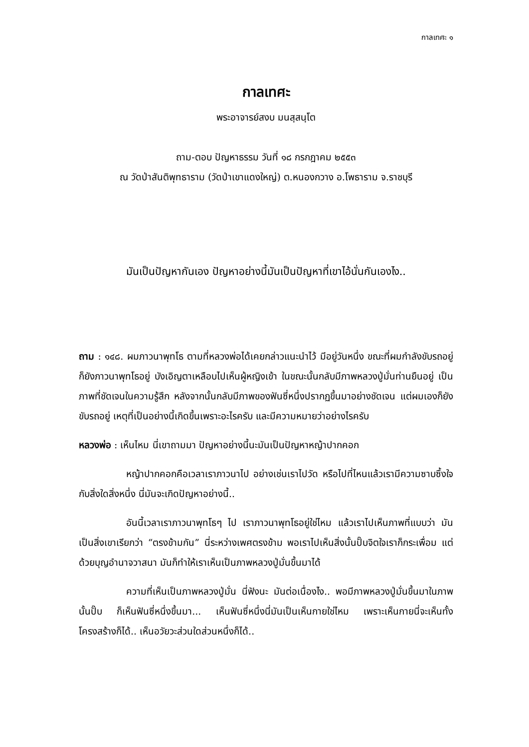กาลเทศะ ๑
กาลเทศะ
พระอาจารย์สงบ มนสฺสนฺโต
ถาม-ตอบ ปัญหาธรรม วันที่ ๑๘ กรกฎาคม ๒๕๕๓
ณ วัดป่าสันติพุทธาราม (วัดป่าเขาแดงใหญ่) ต.หนองกวาง อ.โพธาราม จ.ราชบุรี
มันเป็นปัญหากันเอง ปัญหาอย่างนี้มันเป็นปัญหาที่เขาไอ้นั่นกันเองไง..
ถาม : ๑๔๘. ผมภาวนาพุทโธ ตามที่หลวงพ่อได้เคยกล่าวแนะนำไว้ มีอยู่วันหนึ่ง ขณะที่ผมกำลังขับรถอยู่ ก็ยังภาวนาพุทโธอยู่ บังเอิญตาเหลือบไปเห็นผู้หญิงเข้า ในขณะนั้นกลับมีภาพหลวงปู่มั่นท่านยืนอยู่ เป็นภาพที่ชัดเจนในความรู้สึก หลังจากนั้นกลับมีภาพของฟันซี่หนึ่งปรากฏขึ้นมาอย่างชัดเจน แต่ผมเองก็ยังขับรถอยู่ เหตุที่เป็นอย่างนี้เกิดขึ้นเพราะอะไรครับ และมีความหมายว่าอย่างไรครับ
หลวงพ่อ : เห็นไหม นี่เขาถามมา ปัญหาอย่างนี้นะมันเป็นปัญหาหญ้าปากคอก
หญ้าปากคอกคือเวลาเราภาวนาไป อย่างเช่นเราไปวัด หรือไปที่ไหนแล้วเรามีความซาบซึ้งใจกับสิ่งใดสิ่งหนึ่ง นี่มันจะเกิดปัญหาอย่างนี้..
อันนี้เวลาเราภาวนาพุทโธๆ ไป เราภาวนาพุทโธอยู่ใช่ไหม แล้วเราไปเห็นภาพที่แบบว่า มันเป็นสิ่งเขาเรียกว่า “ตรงข้ามกัน” นี่ระหว่างเพศตรงข้าม พอเราไปเห็นสิ่งนั้นปั๊บจิตใจเราก็กระเพื่อม แต่ด้วยบุญอำนาจวาสนา มันก็ทำให้เราเห็นเป็นภาพหลวงปู่มั่นขึ้นมาได้
ความที่เห็นเป็นภาพหลวงปู่มั่น นี่ฟังนะ มันต่อเนื่องไง.. พอมีภาพหลวงปู่มั่นขึ้นมาในภาพนั้นปั๊บ ก็เห็นฟันซี่หนึ่งขึ้นมา... เห็นฟันซี่หนึ่งนี่มันเป็นเห็นกายใช่ไหม เพราะเห็นกายนี่จะเห็นทั้งโครงสร้างก็ได้.. เห็นอวัยวะส่วนใดส่วนหนึ่งก็ได้..